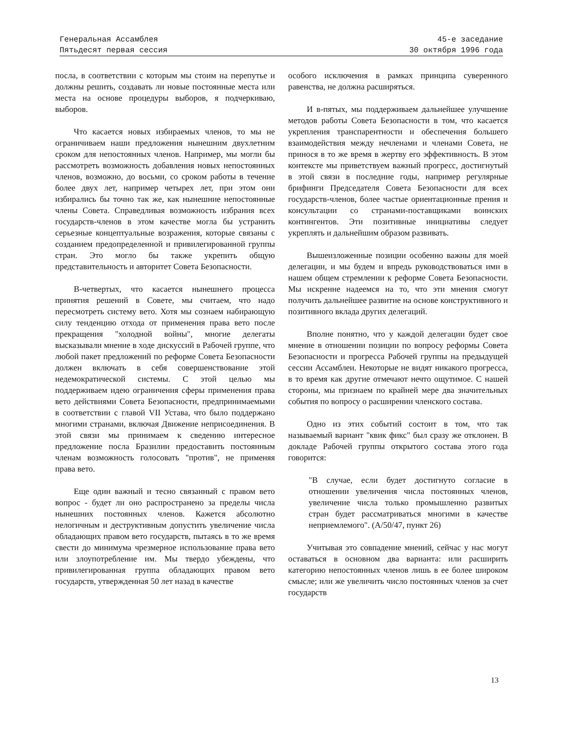Генеральная Ассамблея
Пятьдесят первая сессия
45-е заседание
30 октября 1996 года
посла, в соответствии с которым мы стоим на перепутье и должны решить, создавать ли новые постоянные места или места на основе процедуры выборов, я подчеркиваю, выборов.
Что касается новых избираемых членов, то мы не ограничиваем наши предложения нынешним двухлетним сроком для непостоянных членов. Например, мы могли бы рассмотреть возможность добавления новых непостоянных членов, возможно, до восьми, со сроком работы в течение более двух лет, например четырех лет, при этом они избирались бы точно так же, как нынешние непостоянные члены Совета. Справедливая возможность избрания всех государств-членов в этом качестве могла бы устранить серьезные концептуальные возражения, которые связаны с созданием предопределенной и привилегированной группы стран. Это могло бы также укрепить общую представительность и авторитет Совета Безопасности.
В-четвертых, что касается нынешнего процесса принятия решений в Совете, мы считаем, что надо пересмотреть систему вето. Хотя мы сознаем набирающую силу тенденцию отхода от применения права вето после прекращения "холодной войны", многие делегаты высказывали мнение в ходе дискуссий в Рабочей группе, что любой пакет предложений по реформе Совета Безопасности должен включать в себя совершенствование этой недемократической системы. С этой целью мы поддерживаем идею ограничения сферы применения права вето действиями Совета Безопасности, предпринимаемыми в соответствии с главой VII Устава, что было поддержано многими странами, включая Движение неприсоединения. В этой связи мы принимаем к сведению интересное предложение посла Бразилии предоставить постоянным членам возможность голосовать "против", не применяя права вето.
Еще один важный и тесно связанный с правом вето вопрос - будет ли оно распространено за пределы числа нынешних постоянных членов. Кажется абсолютно нелогичным и деструктивным допустить увеличение числа обладающих правом вето государств, пытаясь в то же время свести до минимума чрезмерное использование права вето или злоупотребление им. Мы твердо убеждены, что привилегированная группа обладающих правом вето государств, утвержденная 50 лет назад в качестве
особого исключения в рамках принципа суверенного равенства, не должна расширяться.
И в-пятых, мы поддерживаем дальнейшее улучшение методов работы Совета Безопасности в том, что касается укрепления транспарентности и обеспечения большего взаимодействия между нечленами и членами Совета, не принося в то же время в жертву его эффективность. В этом контексте мы приветствуем важный прогресс, достигнутый в этой связи в последние годы, например регулярные брифинги Председателя Совета Безопасности для всех государств-членов, более частые ориентационные прения и консультации со странами-поставщиками воинских контингентов. Эти позитивные инициативы следует укреплять и дальнейшим образом развивать.
Вышеизложенные позиции особенно важны для моей делегации, и мы будем и впредь руководствоваться ими в нашем общем стремлении к реформе Совета Безопасности. Мы искренне надеемся на то, что эти мнения смогут получить дальнейшее развитие на основе конструктивного и позитивного вклада других делегаций.
Вполне понятно, что у каждой делегации будет свое мнение в отношении позиции по вопросу реформы Совета Безопасности и прогресса Рабочей группы на предыдущей сессии Ассамблеи. Некоторые не видят никакого прогресса, в то время как другие отмечают нечто ощутимое. С нашей стороны, мы признаем по крайней мере два значительных события по вопросу о расширении членского состава.
Одно из этих событий состоит в том, что так называемый вариант "квик фикс" был сразу же отклонен. В докладе Рабочей группы открытого состава этого года говорится:
"В случае, если будет достигнуто согласие в отношении увеличения числа постоянных членов, увеличение числа только промышленно развитых стран будет рассматриваться многими в качестве неприемлемого". (A/50/47, пункт 26)
Учитывая это совпадение мнений, сейчас у нас могут оставаться в основном два варианта: или расширить категорию непостоянных членов лишь в ее более широком смысле; или же увеличить число постоянных членов за счет государств
13